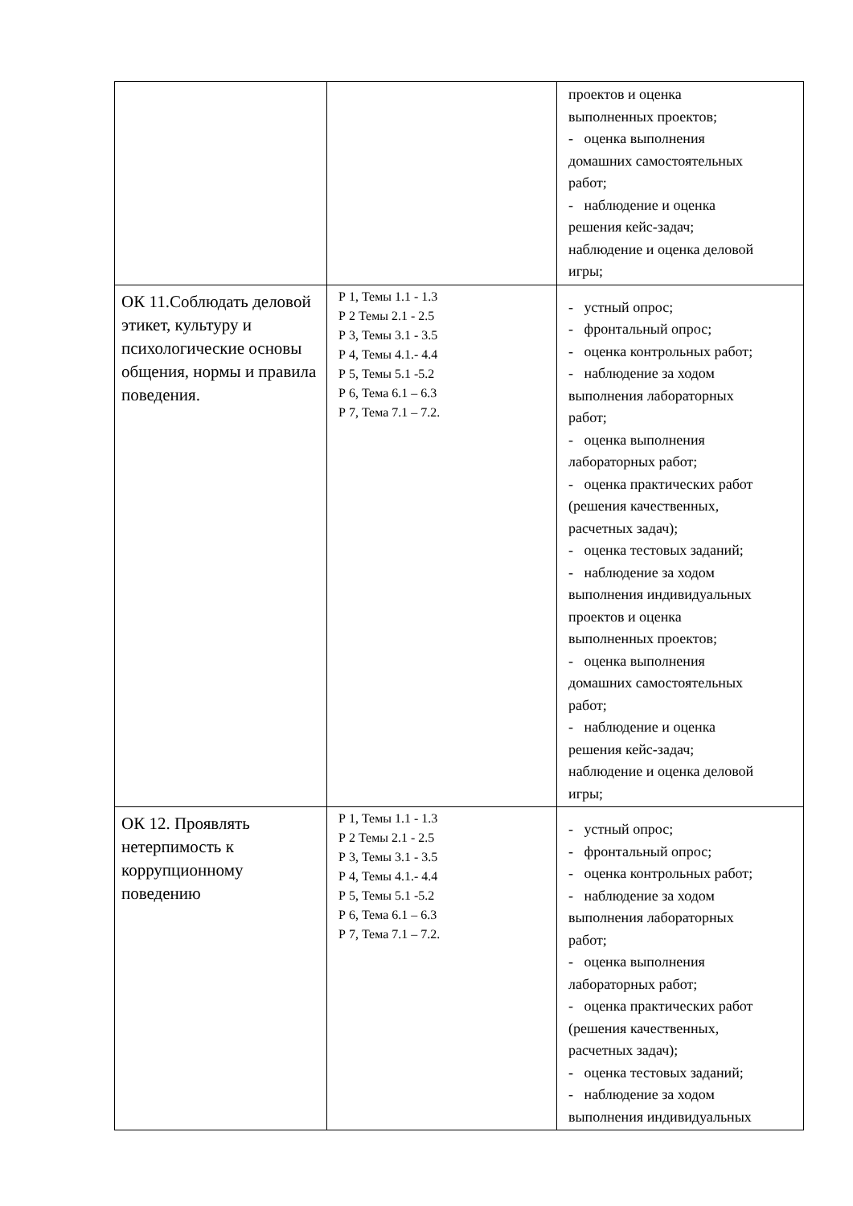| | | проектов и оценка выполненных проектов; - оценка выполнения домашних самостоятельных работ; - наблюдение и оценка решения кейс-задач; наблюдение и оценка деловой игры; |
| ОК 11.Соблюдать деловой этикет, культуру и психологические основы общения, нормы и правила поведения. | Р 1, Темы 1.1 - 1.3 Р 2 Темы 2.1 - 2.5 Р 3, Темы 3.1 - 3.5 Р 4, Темы 4.1.- 4.4 Р 5, Темы 5.1 -5.2 Р 6, Тема 6.1 – 6.3 Р 7, Тема 7.1 – 7.2. | - устный опрос; - фронтальный опрос; - оценка контрольных работ; - наблюдение за ходом выполнения лабораторных работ; - оценка выполнения лабораторных работ; - оценка практических работ (решения качественных, расчетных задач); - оценка тестовых заданий; - наблюдение за ходом выполнения индивидуальных проектов и оценка выполненных проектов; - оценка выполнения домашних самостоятельных работ; - наблюдение и оценка решения кейс-задач; наблюдение и оценка деловой игры; |
| ОК 12. Проявлять нетерпимость к коррупционному поведению | Р 1, Темы 1.1 - 1.3 Р 2 Темы 2.1 - 2.5 Р 3, Темы 3.1 - 3.5 Р 4, Темы 4.1.- 4.4 Р 5, Темы 5.1 -5.2 Р 6, Тема 6.1 – 6.3 Р 7, Тема 7.1 – 7.2. | - устный опрос; - фронтальный опрос; - оценка контрольных работ; - наблюдение за ходом выполнения лабораторных работ; - оценка выполнения лабораторных работ; - оценка практических работ (решения качественных, расчетных задач); - оценка тестовых заданий; - наблюдение за ходом выполнения индивидуальных |